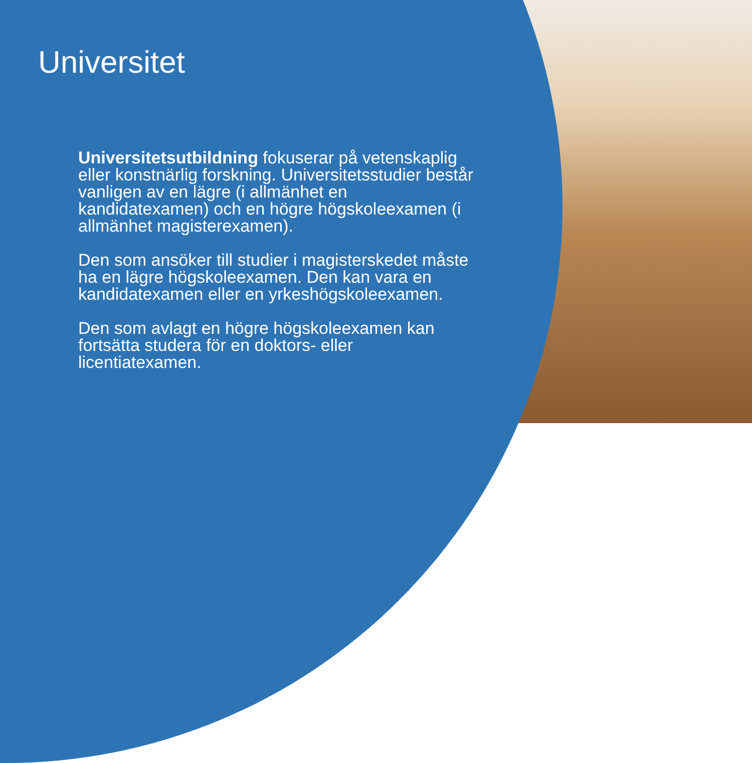Universitet
Universitetsutbildning fokuserar på vetenskaplig eller konstnärlig forskning. Universitetsstudier består vanligen av en lägre (i allmänhet en kandidatexamen) och en högre högskoleexamen (i allmänhet magisterexamen).
Den som ansöker till studier i magisterskedet måste ha en lägre högskoleexamen. Den kan vara en kandidatexamen eller en yrkeshögskoleexamen.
Den som avlagt en högre högskoleexamen kan fortsätta studera för en doktors- eller licentiatexamen.